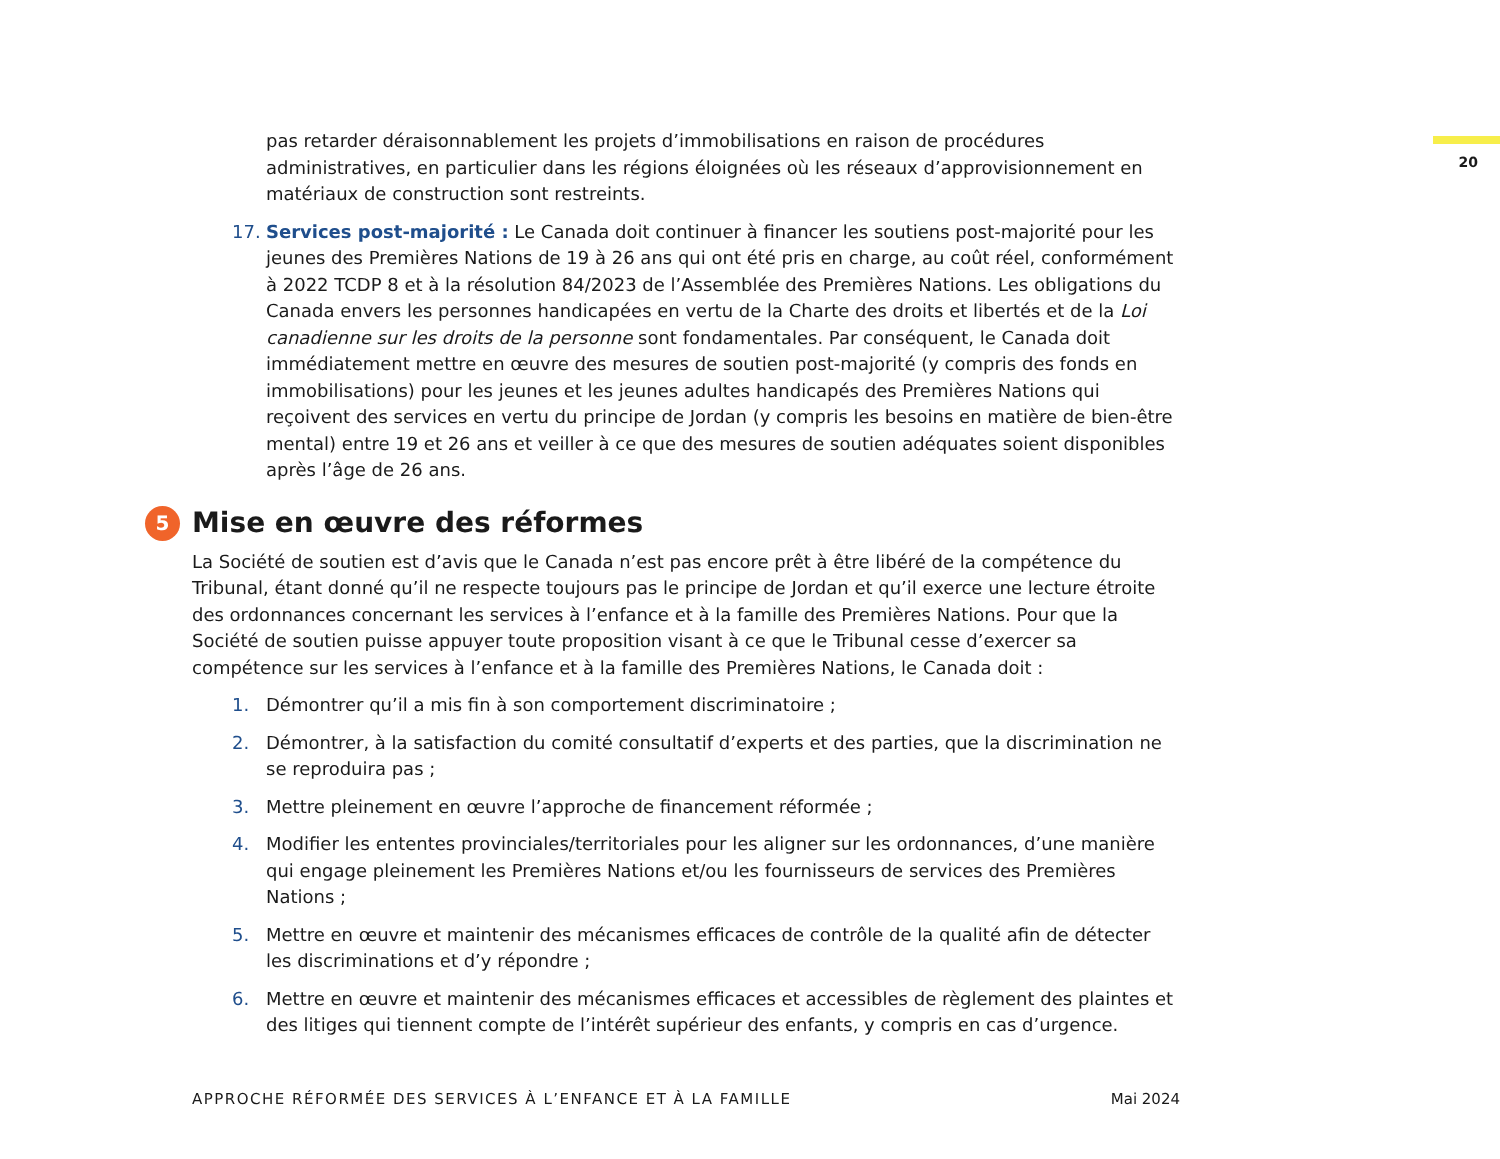pas retarder déraisonnablement les projets d’immobilisations en raison de procédures administratives, en particulier dans les régions éloignées où les réseaux d’approvisionnement en matériaux de construction sont restreints.
17. Services post-majorité : Le Canada doit continuer à financer les soutiens post-majorité pour les jeunes des Premières Nations de 19 à 26 ans qui ont été pris en charge, au coût réel, conformément à 2022 TCDP 8 et à la résolution 84/2023 de l’Assemblée des Premières Nations. Les obligations du Canada envers les personnes handicapées en vertu de la Charte des droits et libertés et de la Loi canadienne sur les droits de la personne sont fondamentales. Par conséquent, le Canada doit immédiatement mettre en œuvre des mesures de soutien post-majorité (y compris des fonds en immobilisations) pour les jeunes et les jeunes adultes handicapés des Premières Nations qui reçoivent des services en vertu du principe de Jordan (y compris les besoins en matière de bien-être mental) entre 19 et 26 ans et veiller à ce que des mesures de soutien adéquates soient disponibles après l’âge de 26 ans.
5 Mise en œuvre des réformes
La Société de soutien est d’avis que le Canada n’est pas encore prêt à être libéré de la compétence du Tribunal, étant donné qu’il ne respecte toujours pas le principe de Jordan et qu’il exerce une lecture étroite des ordonnances concernant les services à l’enfance et à la famille des Premières Nations. Pour que la Société de soutien puisse appuyer toute proposition visant à ce que le Tribunal cesse d’exercer sa compétence sur les services à l’enfance et à la famille des Premières Nations, le Canada doit :
1. Démontrer qu’il a mis fin à son comportement discriminatoire ;
2. Démontrer, à la satisfaction du comité consultatif d’experts et des parties, que la discrimination ne se reproduira pas ;
3. Mettre pleinement en œuvre l’approche de financement réformée ;
4. Modifier les ententes provinciales/territoriales pour les aligner sur les ordonnances, d’une manière qui engage pleinement les Premières Nations et/ou les fournisseurs de services des Premières Nations ;
5. Mettre en œuvre et maintenir des mécanismes efficaces de contrôle de la qualité afin de détecter les discriminations et d’y répondre ;
6. Mettre en œuvre et maintenir des mécanismes efficaces et accessibles de règlement des plaintes et des litiges qui tiennent compte de l’intérêt supérieur des enfants, y compris en cas d’urgence.
20
APPROCHE RÉFORMÉE DES SERVICES À L’ENFANCE ET À LA FAMILLE Mai 2024